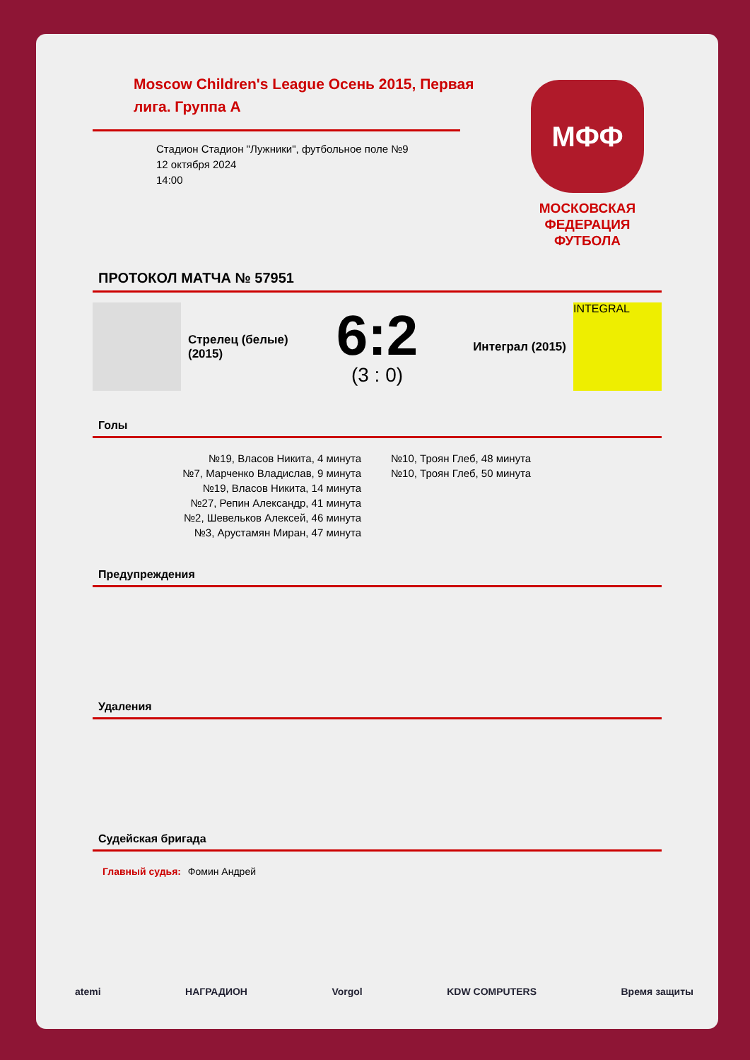Moscow Children's League Осень 2015, Первая лига. Группа А
Стадион Стадион "Лужники", футбольное поле №9
12 октября 2024
14:00
МФФ
МОСКОВСКАЯ ФЕДЕРАЦИЯ ФУТБОЛА
ПРОТОКОЛ МАТЧА № 57951
Стрелец (белые) (2015)
6:2
(3 : 0)
Интеграл (2015)
INTEGRAL
Голы
№19, Власов Никита, 4 минута
№7, Марченко Владислав, 9 минута
№19, Власов Никита, 14 минута
№27, Репин Александр, 41 минута
№2, Шевельков Алексей, 46 минута
№3, Арустамян Миран, 47 минута
№10, Троян Глеб, 48 минута
№10, Троян Глеб, 50 минута
Предупреждения
Удаления
Судейская бригада
Главный судья: Фомин Андрей
atemi НАГРАДИОН Vorgol KDW COMPUTERS Время защиты